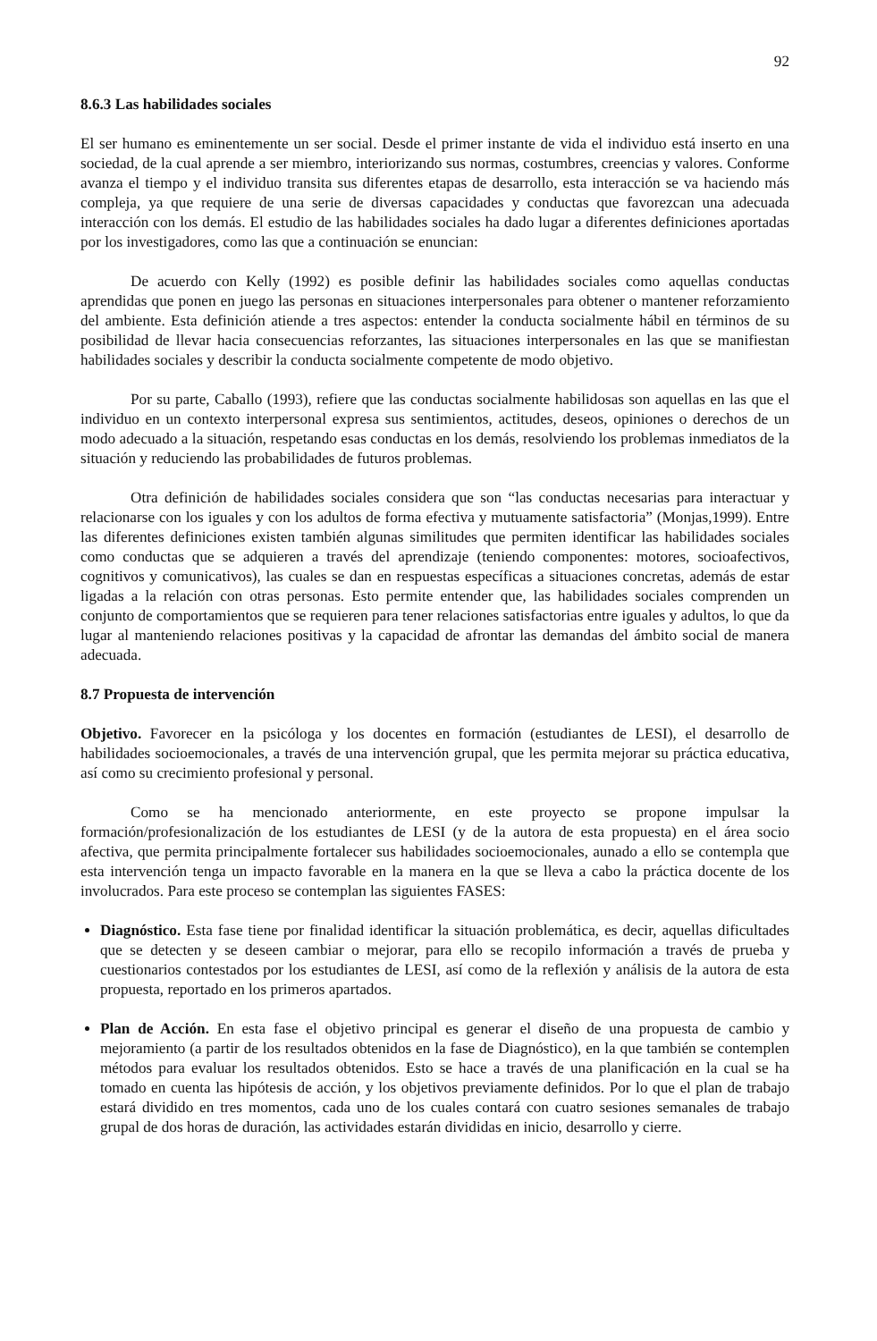92
8.6.3 Las habilidades sociales
El ser humano es eminentemente un ser social. Desde el primer instante de vida el individuo está inserto en una sociedad, de la cual aprende a ser miembro, interiorizando sus normas, costumbres, creencias y valores. Conforme avanza el tiempo y el individuo transita sus diferentes etapas de desarrollo, esta interacción se va haciendo más compleja, ya que requiere de una serie de diversas capacidades y conductas que favorezcan una adecuada interacción con los demás. El estudio de las habilidades sociales ha dado lugar a diferentes definiciones aportadas por los investigadores, como las que a continuación se enuncian:
De acuerdo con Kelly (1992) es posible definir las habilidades sociales como aquellas conductas aprendidas que ponen en juego las personas en situaciones interpersonales para obtener o mantener reforzamiento del ambiente. Esta definición atiende a tres aspectos: entender la conducta socialmente hábil en términos de su posibilidad de llevar hacia consecuencias reforzantes, las situaciones interpersonales en las que se manifiestan habilidades sociales y describir la conducta socialmente competente de modo objetivo.
Por su parte, Caballo (1993), refiere que las conductas socialmente habilidosas son aquellas en las que el individuo en un contexto interpersonal expresa sus sentimientos, actitudes, deseos, opiniones o derechos de un modo adecuado a la situación, respetando esas conductas en los demás, resolviendo los problemas inmediatos de la situación y reduciendo las probabilidades de futuros problemas.
Otra definición de habilidades sociales considera que son “las conductas necesarias para interactuar y relacionarse con los iguales y con los adultos de forma efectiva y mutuamente satisfactoria” (Monjas,1999). Entre las diferentes definiciones existen también algunas similitudes que permiten identificar las habilidades sociales como conductas que se adquieren a través del aprendizaje (teniendo componentes: motores, socioafectivos, cognitivos y comunicativos), las cuales se dan en respuestas específicas a situaciones concretas, además de estar ligadas a la relación con otras personas. Esto permite entender que, las habilidades sociales comprenden un conjunto de comportamientos que se requieren para tener relaciones satisfactorias entre iguales y adultos, lo que da lugar al manteniendo relaciones positivas y la capacidad de afrontar las demandas del ámbito social de manera adecuada.
8.7 Propuesta de intervención
Objetivo. Favorecer en la psicóloga y los docentes en formación (estudiantes de LESI), el desarrollo de habilidades socioemocionales, a través de una intervención grupal, que les permita mejorar su práctica educativa, así como su crecimiento profesional y personal.
Como se ha mencionado anteriormente, en este proyecto se propone impulsar la formación/profesionalización de los estudiantes de LESI (y de la autora de esta propuesta) en el área socio afectiva, que permita principalmente fortalecer sus habilidades socioemocionales, aunado a ello se contempla que esta intervención tenga un impacto favorable en la manera en la que se lleva a cabo la práctica docente de los involucrados. Para este proceso se contemplan las siguientes FASES:
Diagnóstico. Esta fase tiene por finalidad identificar la situación problemática, es decir, aquellas dificultades que se detecten y se deseen cambiar o mejorar, para ello se recopilo información a través de prueba y cuestionarios contestados por los estudiantes de LESI, así como de la reflexión y análisis de la autora de esta propuesta, reportado en los primeros apartados.
Plan de Acción. En esta fase el objetivo principal es generar el diseño de una propuesta de cambio y mejoramiento (a partir de los resultados obtenidos en la fase de Diagnóstico), en la que también se contemplen métodos para evaluar los resultados obtenidos. Esto se hace a través de una planificación en la cual se ha tomado en cuenta las hipótesis de acción, y los objetivos previamente definidos. Por lo que el plan de trabajo estará dividido en tres momentos, cada uno de los cuales contará con cuatro sesiones semanales de trabajo grupal de dos horas de duración, las actividades estarán divididas en inicio, desarrollo y cierre.